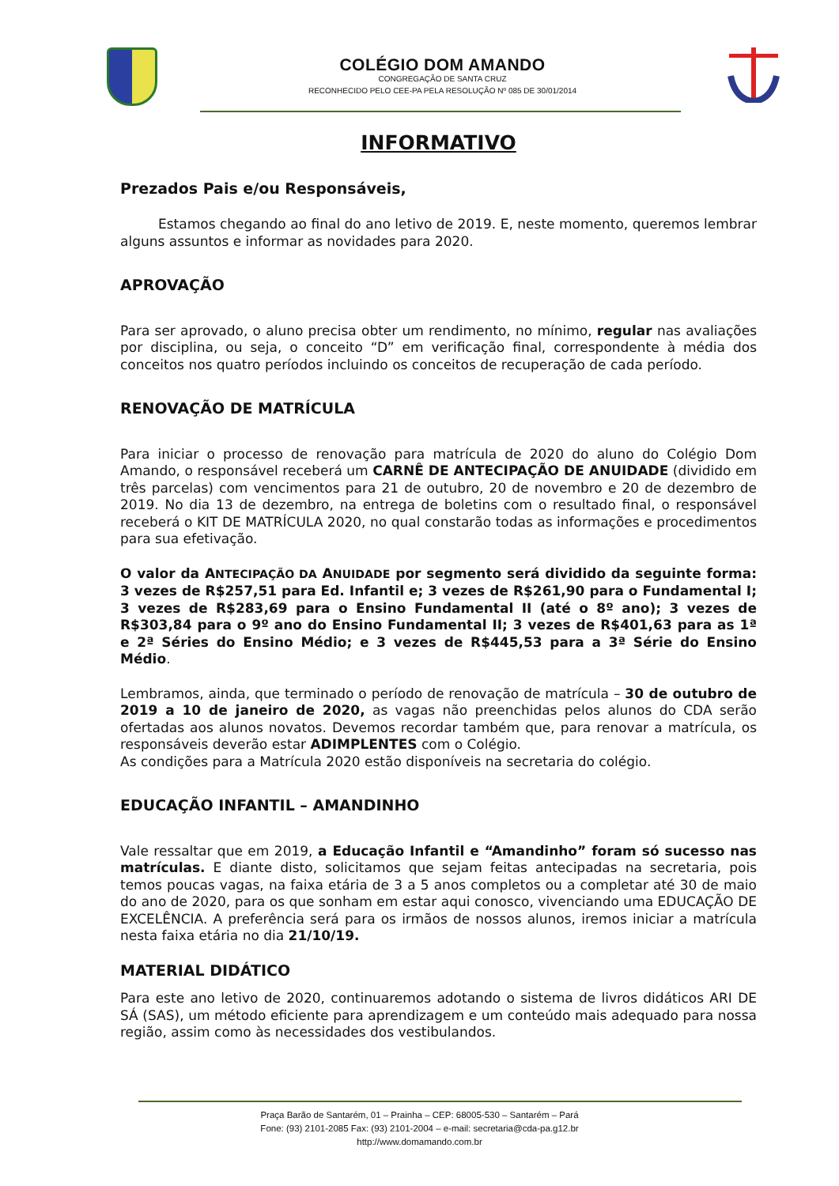COLÉGIO DOM AMANDO
CONGREGAÇÃO DE SANTA CRUZ
RECONHECIDO PELO CEE-PA PELA RESOLUÇÃO Nº 085 DE 30/01/2014
INFORMATIVO
Prezados Pais e/ou Responsáveis,
Estamos chegando ao final do ano letivo de 2019. E, neste momento, queremos lembrar alguns assuntos e informar as novidades para 2020.
APROVAÇÃO
Para ser aprovado, o aluno precisa obter um rendimento, no mínimo, regular nas avaliações por disciplina, ou seja, o conceito “D” em verificação final, correspondente à média dos conceitos nos quatro períodos incluindo os conceitos de recuperação de cada período.
RENOVAÇÃO DE MATRÍCULA
Para iniciar o processo de renovação para matrícula de 2020 do aluno do Colégio Dom Amando, o responsável receberá um CARNÊ DE ANTECIPAÇÃO DE ANUIDADE (dividido em três parcelas) com vencimentos para 21 de outubro, 20 de novembro e 20 de dezembro de 2019. No dia 13 de dezembro, na entrega de boletins com o resultado final, o responsável receberá o KIT DE MATRÍCULA 2020, no qual constarão todas as informações e procedimentos para sua efetivação.
O valor da ANTECIPAÇÃO DA ANUIDADE por segmento será dividido da seguinte forma: 3 vezes de R$257,51 para Ed. Infantil e; 3 vezes de R$261,90 para o Fundamental I; 3 vezes de R$283,69 para o Ensino Fundamental II (até o 8º ano); 3 vezes de R$303,84 para o 9º ano do Ensino Fundamental II; 3 vezes de R$401,63 para as 1ª e 2ª Séries do Ensino Médio; e 3 vezes de R$445,53 para a 3ª Série do Ensino Médio.
Lembramos, ainda, que terminado o período de renovação de matrícula – 30 de outubro de 2019 a 10 de janeiro de 2020, as vagas não preenchidas pelos alunos do CDA serão ofertadas aos alunos novatos. Devemos recordar também que, para renovar a matrícula, os responsáveis deverão estar ADIMPLENTES com o Colégio.
As condições para a Matrícula 2020 estão disponíveis na secretaria do colégio.
EDUCAÇÃO INFANTIL – AMANDINHO
Vale ressaltar que em 2019, a Educação Infantil e “Amandinho” foram só sucesso nas matrículas. E diante disto, solicitamos que sejam feitas antecipadas na secretaria, pois temos poucas vagas, na faixa etária de 3 a 5 anos completos ou a completar até 30 de maio do ano de 2020, para os que sonham em estar aqui conosco, vivenciando uma EDUCAÇÃO DE EXCELÊNCIA. A preferência será para os irmãos de nossos alunos, iremos iniciar a matrícula nesta faixa etária no dia 21/10/19.
MATERIAL DIDÁTICO
Para este ano letivo de 2020, continuaremos adotando o sistema de livros didáticos ARI DE SÁ (SAS), um método eficiente para aprendizagem e um conteúdo mais adequado para nossa região, assim como às necessidades dos vestibulandos.
Praça Barão de Santarém, 01 – Prainha – CEP: 68005-530 – Santarém – Pará
Fone: (93) 2101-2085 Fax: (93) 2101-2004 – e-mail: secretaria@cda-pa.g12.br
http://www.domamando.com.br